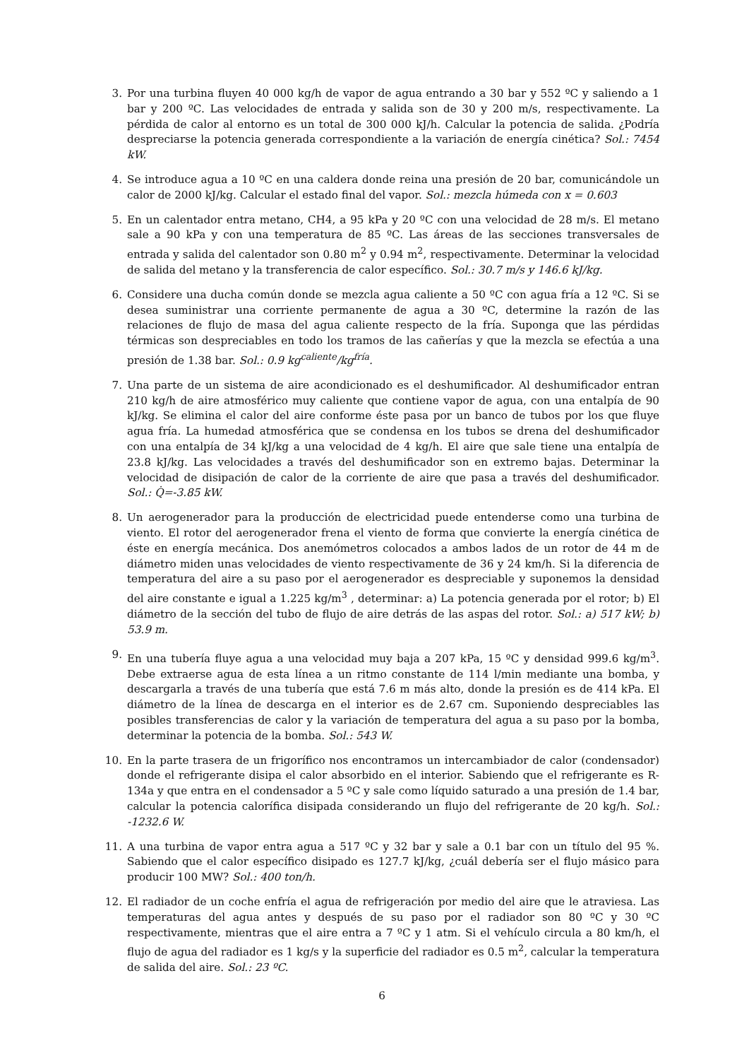3. Por una turbina fluyen 40 000 kg/h de vapor de agua entrando a 30 bar y 552 ºC y saliendo a 1 bar y 200 ºC. Las velocidades de entrada y salida son de 30 y 200 m/s, respectivamente. La pérdida de calor al entorno es un total de 300 000 kJ/h. Calcular la potencia de salida. ¿Podría despreciarse la potencia generada correspondiente a la variación de energía cinética? Sol.: 7454 kW.
4. Se introduce agua a 10 ºC en una caldera donde reina una presión de 20 bar, comunicándole un calor de 2000 kJ/kg. Calcular el estado final del vapor. Sol.: mezcla húmeda con x = 0.603
5. En un calentador entra metano, CH4, a 95 kPa y 20 ºC con una velocidad de 28 m/s. El metano sale a 90 kPa y con una temperatura de 85 ºC. Las áreas de las secciones transversales de entrada y salida del calentador son 0.80 m<sup>2</sup> y 0.94 m<sup>2</sup>, respectivamente. Determinar la velocidad de salida del metano y la transferencia de calor específico. Sol.: 30.7 m/s y 146.6 kJ/kg.
6. Considere una ducha común donde se mezcla agua caliente a 50 ºC con agua fría a 12 ºC. Si se desea suministrar una corriente permanente de agua a 30 ºC, determine la razón de las relaciones de flujo de masa del agua caliente respecto de la fría. Suponga que las pérdidas térmicas son despreciables en todo los tramos de las cañerías y que la mezcla se efectúa a una presión de 1.38 bar. Sol.: 0.9 kg<sup>caliente</sup>/kg<sup>fría</sup>.
7. Una parte de un sistema de aire acondicionado es el deshumificador. Al deshumificador entran 210 kg/h de aire atmosférico muy caliente que contiene vapor de agua, con una entalpía de 90 kJ/kg. Se elimina el calor del aire conforme éste pasa por un banco de tubos por los que fluye agua fría. La humedad atmosférica que se condensa en los tubos se drena del deshumificador con una entalpía de 34 kJ/kg a una velocidad de 4 kg/h. El aire que sale tiene una entalpía de 23.8 kJ/kg. Las velocidades a través del deshumificador son en extremo bajas. Determinar la velocidad de disipación de calor de la corriente de aire que pasa a través del deshumificador. Sol.: Q̇=-3.85 kW.
8. Un aerogenerador para la producción de electricidad puede entenderse como una turbina de viento. El rotor del aerogenerador frena el viento de forma que convierte la energía cinética de éste en energía mecánica. Dos anemómetros colocados a ambos lados de un rotor de 44 m de diámetro miden unas velocidades de viento respectivamente de 36 y 24 km/h. Si la diferencia de temperatura del aire a su paso por el aerogenerador es despreciable y suponemos la densidad del aire constante e igual a 1.225 kg/m<sup>3</sup> , determinar: a) La potencia generada por el rotor; b) El diámetro de la sección del tubo de flujo de aire detrás de las aspas del rotor. Sol.: a) 517 kW; b) 53.9 m.
9. En una tubería fluye agua a una velocidad muy baja a 207 kPa, 15 ºC y densidad 999.6 kg/m<sup>3</sup>. Debe extraerse agua de esta línea a un ritmo constante de 114 l/min mediante una bomba, y descargarla a través de una tubería que está 7.6 m más alto, donde la presión es de 414 kPa. El diámetro de la línea de descarga en el interior es de 2.67 cm. Suponiendo despreciables las posibles transferencias de calor y la variación de temperatura del agua a su paso por la bomba, determinar la potencia de la bomba. Sol.: 543 W.
10.
En la parte trasera de un frigorífico nos encontramos un intercambiador de calor (condensador) donde el refrigerante disipa el calor absorbido en el interior. Sabiendo que el refrigerante es R-134a y que entra en el condensador a 5 ºC y sale como líquido saturado a una presión de 1.4 bar, calcular la potencia calorífica disipada considerando un flujo del refrigerante de 20 kg/h. Sol.: -1232.6 W.
11.
A una turbina de vapor entra agua a 517 ºC y 32 bar y sale a 0.1 bar con un título del 95 %. Sabiendo que el calor específico disipado es 127.7 kJ/kg, ¿cuál debería ser el flujo másico para producir 100 MW? Sol.: 400 ton/h.
12.
El radiador de un coche enfría el agua de refrigeración por medio del aire que le atraviesa. Las temperaturas del agua antes y después de su paso por el radiador son 80 ºC y 30 ºC respectivamente, mientras que el aire entra a 7 ºC y 1 atm. Si el vehículo circula a 80 km/h, el flujo de agua del radiador es 1 kg/s y la superficie del radiador es 0.5 m<sup>2</sup>, calcular la temperatura de salida del aire. Sol.: 23 ºC.
6